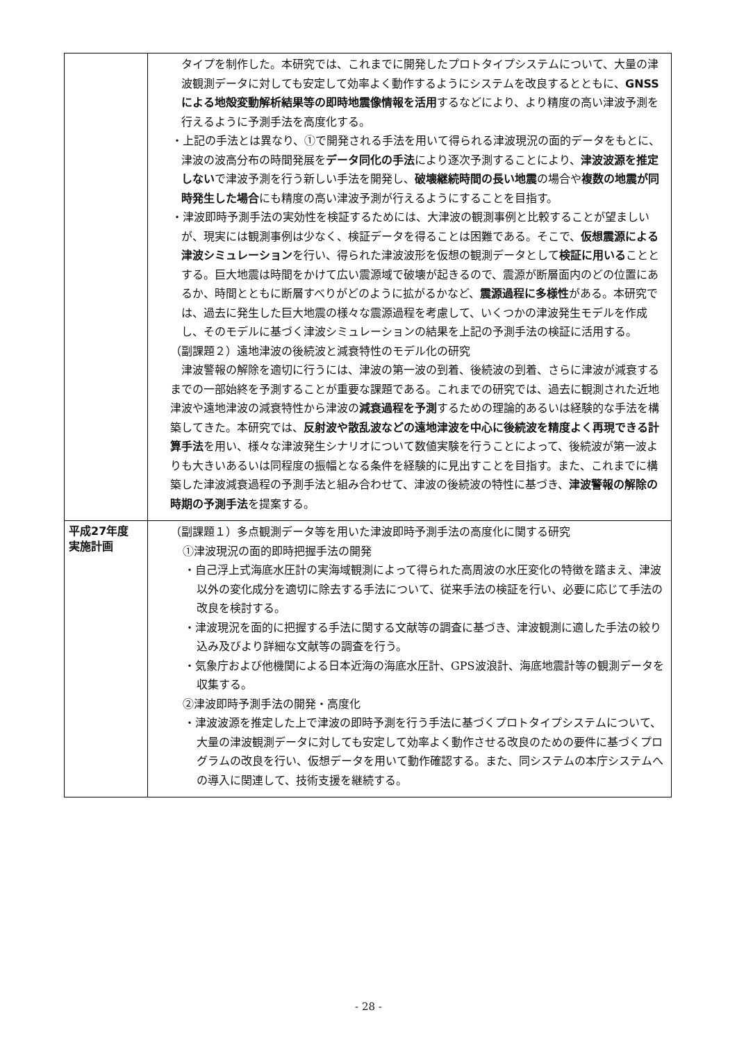| | タイプを制作した。本研究では、これまでに開発したプロトタイプシステムについて、大量の津波観測データに対しても安定して効率よく動作するようにシステムを改良するとともに、 GNSSによる地殻変動解析結果等の即時地震像情報を活用 するなどにより、より精度の高い津波予測を行えるように予測手法を高度化する。 ・上記の手法とは異なり、①で開発される手法を用いて得られる津波現況の面的データをもとに、津波の波高分布の時間発展を データ同化の手法 により逐次予測することにより、 津波波源を推定しない で津波予測を行う新しい手法を開発し、 破壊継続時間の長い地震 の場合や 複数の地震が同時発生した場合 にも精度の高い津波予測が行えるようにすることを目指す。 ・津波即時予測手法の実効性を検証するためには、大津波の観測事例と比較することが望ましいが、現実には観測事例は少なく、検証データを得ることは困難である。そこで、 仮想震源による津波シミュレーション を行い、得られた津波波形を仮想の観測データとして 検証に用いる こととする。巨大地震は時間をかけて広い震源域で破壊が起きるので、震源が断層面内のどの位置にあるか、時間とともに断層すべりがどのように拡がるかなど、 震源過程に多様性 がある。本研究では、過去に発生した巨大地震の様々な震源過程を考慮して、いくつかの津波発生モデルを作成し、そのモデルに基づく津波シミュレーションの結果を上記の予測手法の検証に活用する。 （副課題２）遠地津波の後続波と減衰特性のモデル化の研究 津波警報の解除を適切に行うには、津波の第一波の到着、後続波の到着、さらに津波が減衰するまでの一部始終を予測することが重要な課題である。これまでの研究では、過去に観測された近地津波や遠地津波の減衰特性から津波の 減衰過程を予測 するための理論的あるいは経験的な手法を構築してきた。本研究では、 反射波や散乱波などの遠地津波を中心に後続波を精度よく再現できる計算手法 を用い、様々な津波発生シナリオについて数値実験を行うことによって、後続波が第一波よりも大きいあるいは同程度の振幅となる条件を経験的に見出すことを目指す。また、これまでに構築した津波減衰過程の予測手法と組み合わせて、津波の後続波の特性に基づき、 津波警報の解除の時期の予測手法 を提案する。 |
| 平成27年度 実施計画 | （副課題１）多点観測データ等を用いた津波即時予測手法の高度化に関する研究 ①津波現況の面的即時把握手法の開発 ・自己浮上式海底水圧計の実海域観測によって得られた高周波の水圧変化の特徴を踏まえ、津波以外の変化成分を適切に除去する手法について、従来手法の検証を行い、必要に応じて手法の改良を検討する。 ・津波現況を面的に把握する手法に関する文献等の調査に基づき、津波観測に適した手法の絞り込み及びより詳細な文献等の調査を行う。 ・気象庁および他機関による日本近海の海底水圧計、GPS波浪計、海底地震計等の観測データを収集する。 ②津波即時予測手法の開発・高度化 ・津波波源を推定した上で津波の即時予測を行う手法に基づくプロトタイプシステムについて、大量の津波観測データに対しても安定して効率よく動作させる改良のための要件に基づくプログラムの改良を行い、仮想データを用いて動作確認する。また、同システムの本庁システムへの導入に関連して、技術支援を継続する。 |
- 28 -